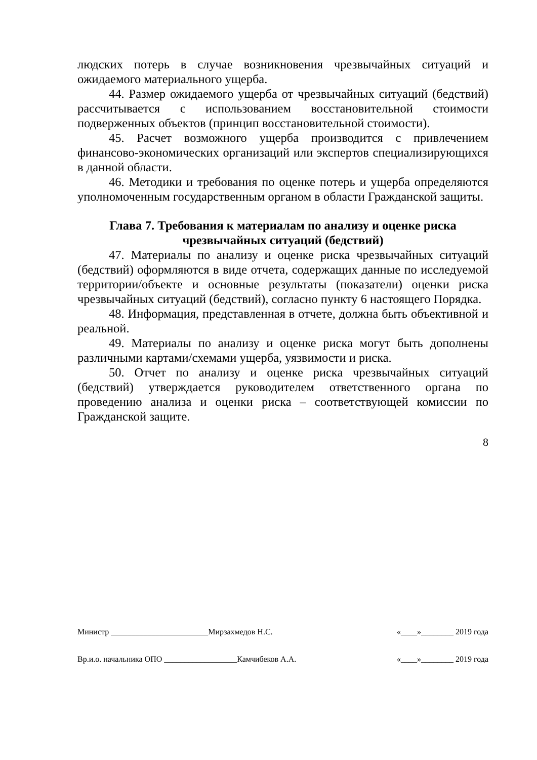людских потерь в случае возникновения чрезвычайных ситуаций и ожидаемого материального ущерба.
44. Размер ожидаемого ущерба от чрезвычайных ситуаций (бедствий) рассчитывается с использованием восстановительной стоимости подверженных объектов (принцип восстановительной стоимости).
45. Расчет возможного ущерба производится с привлечением финансово-экономических организаций или экспертов специализирующихся в данной области.
46. Методики и требования по оценке потерь и ущерба определяются уполномоченным государственным органом в области Гражданской защиты.
Глава 7. Требования к материалам по анализу и оценке риска чрезвычайных ситуаций (бедствий)
47. Материалы по анализу и оценке риска чрезвычайных ситуаций (бедствий) оформляются в виде отчета, содержащих данные по исследуемой территории/объекте и основные результаты (показатели) оценки риска чрезвычайных ситуаций (бедствий), согласно пункту 6 настоящего Порядка.
48. Информация, представленная в отчете, должна быть объективной и реальной.
49. Материалы по анализу и оценке риска могут быть дополнены различными картами/схемами ущерба, уязвимости и риска.
50. Отчет по анализу и оценке риска чрезвычайных ситуаций (бедствий) утверждается руководителем ответственного органа по проведению анализа и оценки риска – соответствующей комиссии по Гражданской защите.
8
Министр ________________________Мирзахмедов Н.С. «____»________ 2019 года
Вр.и.о. начальника ОПО __________________Камчибеков А.А. «____»________ 2019 года